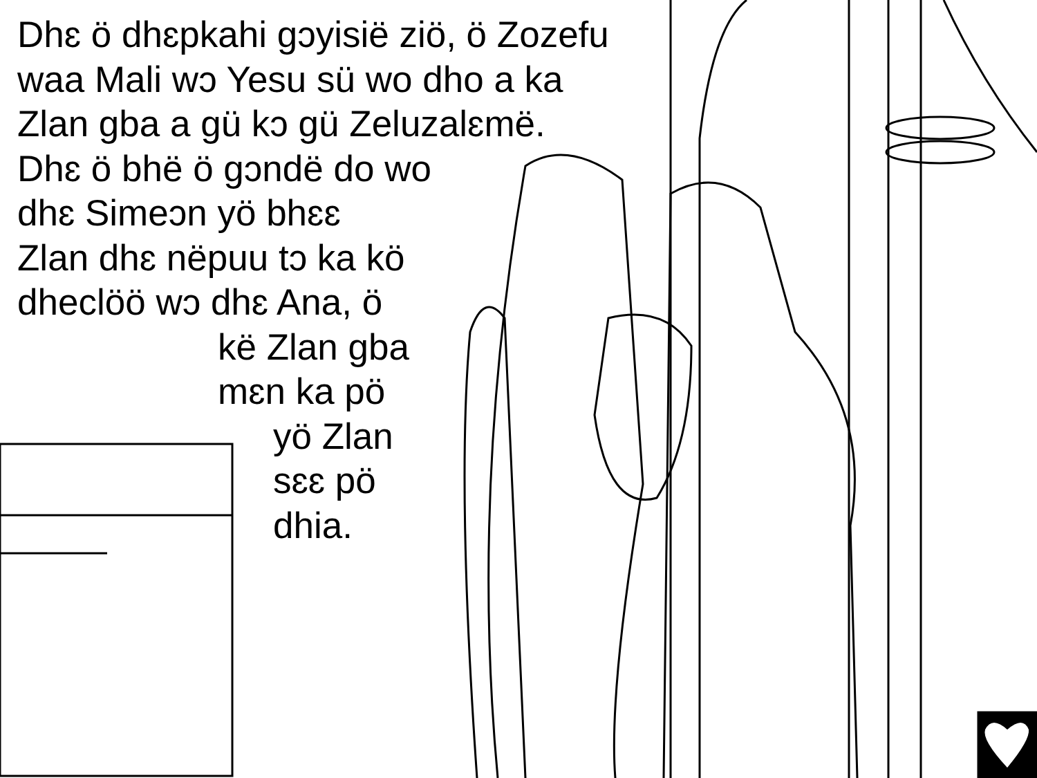Dhɛ ö dhɛpkahi gɔyisië ziö, ö Zozefu
waa Mali wɔ Yesu sü wo dho a ka
Zlan gba a gü kɔ gü Zeluzalɛmë.
Dhɛ ö bhë ö gɔndë do wo
dhɛ Simeɔn yö bhɛɛ
Zlan dhɛ nëpuu tɔ ka kö
dheclöö wɔ dhɛ Ana, ö
kë Zlan gba
mɛn ka pö
yö Zlan
sɛɛ pö
dhia.